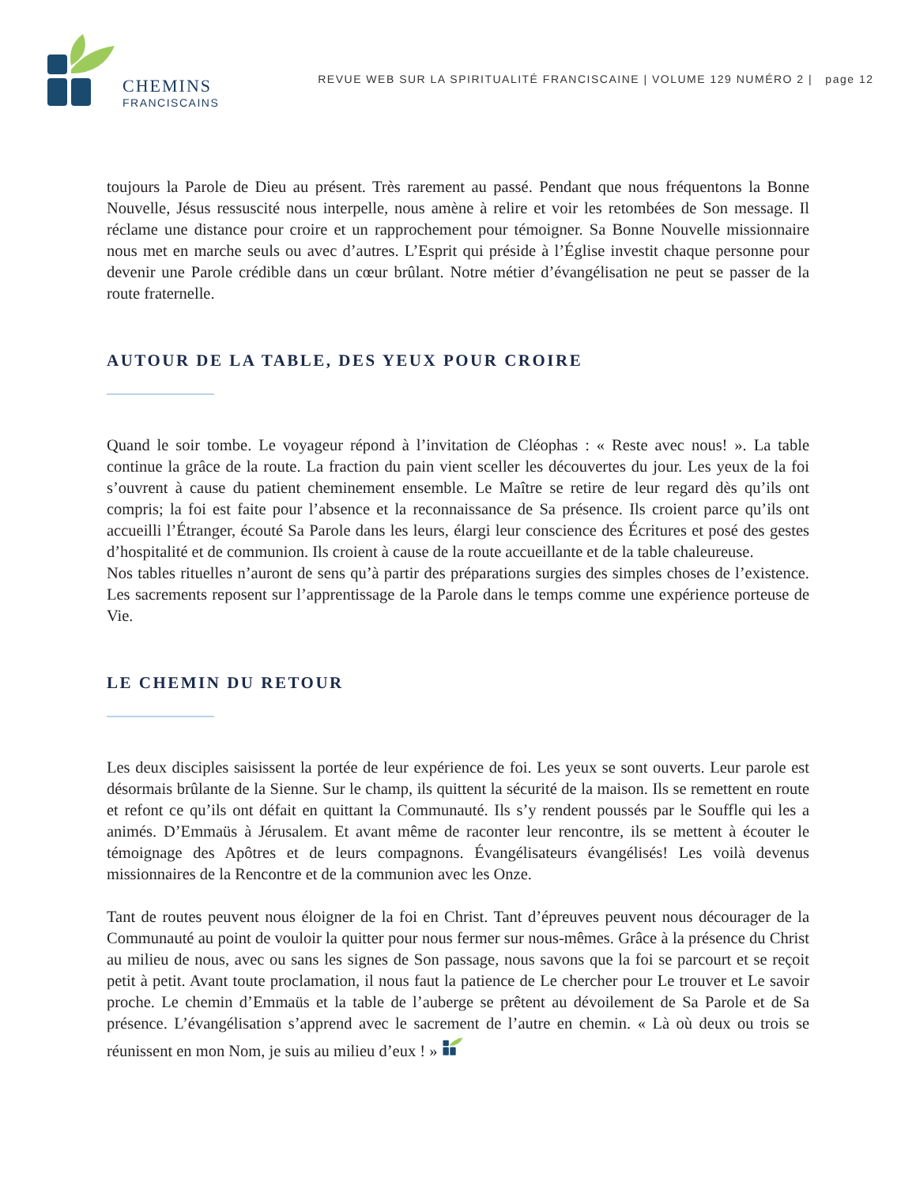CHEMINS
FRANCISCAINS
REVUE WEB SUR LA SPIRITUALITÉ FRANCISCAINE | VOLUME 129 NUMÉRO 2 | page 12
toujours la Parole de Dieu au présent. Très rarement au passé. Pendant que nous fréquentons la Bonne Nouvelle, Jésus ressuscité nous interpelle, nous amène à relire et voir les retombées de Son message. Il réclame une distance pour croire et un rapprochement pour témoigner. Sa Bonne Nouvelle missionnaire nous met en marche seuls ou avec d’autres. L’Esprit qui préside à l’Église investit chaque personne pour devenir une Parole crédible dans un cœur brûlant. Notre métier d’évangélisation ne peut se passer de la route fraternelle.
AUTOUR DE LA TABLE, DES YEUX POUR CROIRE
Quand le soir tombe. Le voyageur répond à l’invitation de Cléophas : « Reste avec nous! ». La table continue la grâce de la route. La fraction du pain vient sceller les découvertes du jour. Les yeux de la foi s’ouvrent à cause du patient cheminement ensemble. Le Maître se retire de leur regard dès qu’ils ont compris; la foi est faite pour l’absence et la reconnaissance de Sa présence. Ils croient parce qu’ils ont accueilli l’Étranger, écouté Sa Parole dans les leurs, élargi leur conscience des Écritures et posé des gestes d’hospitalité et de communion. Ils croient à cause de la route accueillante et de la table chaleureuse.
Nos tables rituelles n’auront de sens qu’à partir des préparations surgies des simples choses de l’existence. Les sacrements reposent sur l’apprentissage de la Parole dans le temps comme une expérience porteuse de Vie.
LE CHEMIN DU RETOUR
Les deux disciples saisissent la portée de leur expérience de foi. Les yeux se sont ouverts. Leur parole est désormais brûlante de la Sienne. Sur le champ, ils quittent la sécurité de la maison. Ils se remettent en route et refont ce qu’ils ont défait en quittant la Communauté. Ils s’y rendent poussés par le Souffle qui les a animés. D’Emmaüs à Jérusalem. Et avant même de raconter leur rencontre, ils se mettent à écouter le témoignage des Apôtres et de leurs compagnons. Évangélisateurs évangélisés! Les voilà devenus missionnaires de la Rencontre et de la communion avec les Onze.
Tant de routes peuvent nous éloigner de la foi en Christ. Tant d’épreuves peuvent nous décourager de la Communauté au point de vouloir la quitter pour nous fermer sur nous-mêmes. Grâce à la présence du Christ au milieu de nous, avec ou sans les signes de Son passage, nous savons que la foi se parcourt et se reçoit petit à petit. Avant toute proclamation, il nous faut la patience de Le chercher pour Le trouver et Le savoir proche. Le chemin d’Emmaüs et la table de l’auberge se prêtent au dévoilement de Sa Parole et de Sa présence. L’évangélisation s’apprend avec le sacrement de l’autre en chemin. « Là où deux ou trois se réunissent en mon Nom, je suis au milieu d’eux ! »